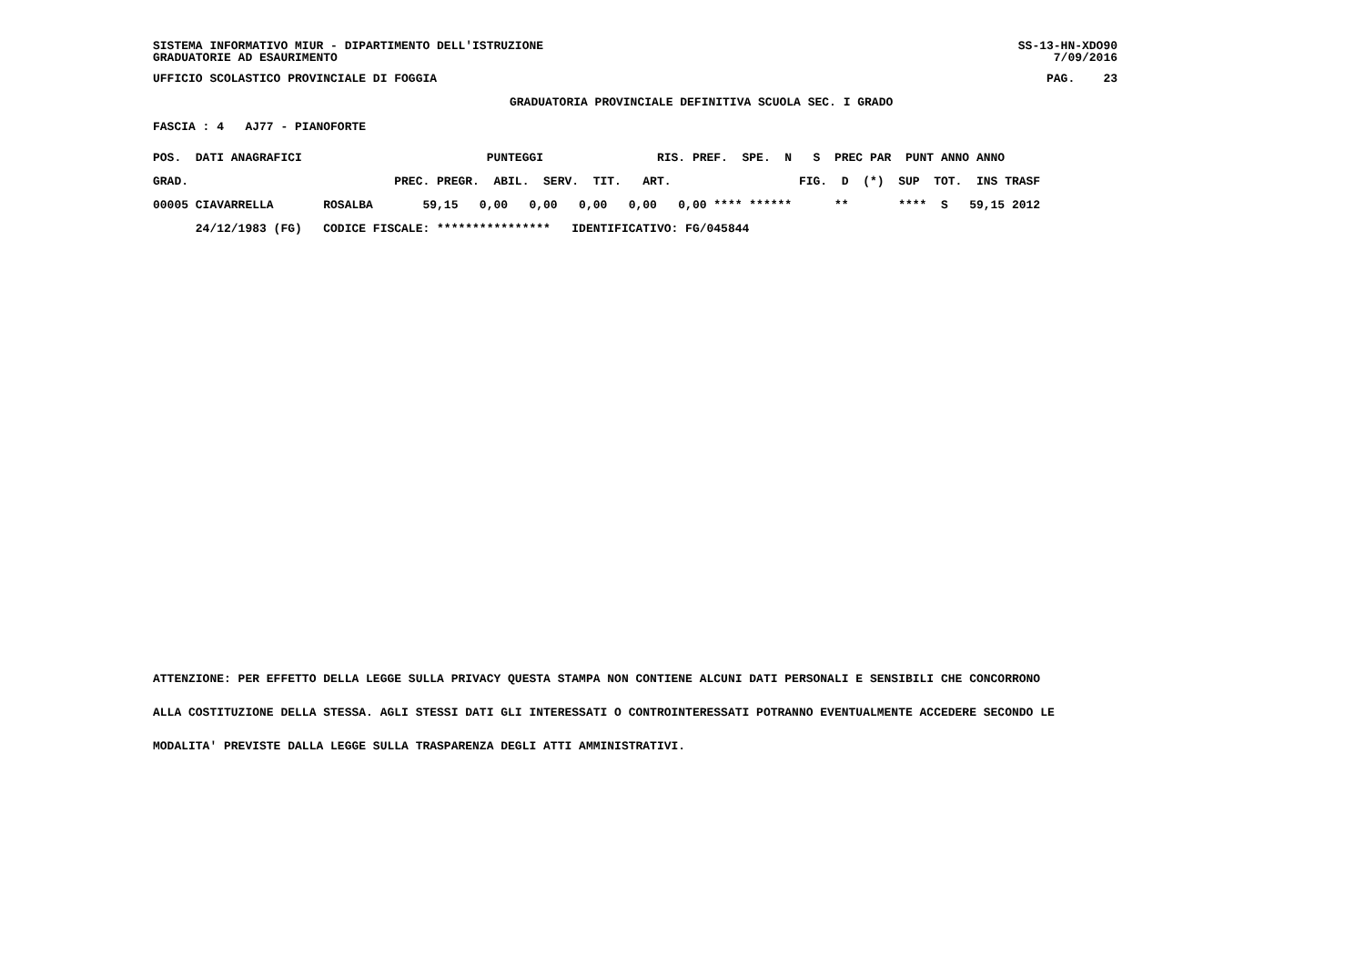SISTEMA INFORMATIVO MIUR - DIPARTIMENTO DELL'ISTRUZIONE
GRADUATORIE AD ESAURIMENTO SS-13-HN-XDO90
7/09/2016
UFFICIO SCOLASTICO PROVINCIALE DI FOGGIA PAG. 23
GRADUATORIA PROVINCIALE DEFINITIVA SCUOLA SEC. I GRADO
FASCIA : 4 AJ77 - PIANOFORTE
POS.  DATI ANAGRAFICI                          PUNTEGGI                RIS. PREF.  SPE.  N   S  PREC PAR  PUNT ANNO ANNO

GRAD.                             PREC. PREGR.  ABIL.  SERV.  TIT.   ART.                  FIG.  D  (*)  SUP  TOT.  INS TRASF

00005 CIAVARRELLA       ROSALBA       59,15   0,00   0,00   0,00   0,00   0,00 **** ******      **       ****  S   59,15 2012

      24/12/1983 (FG)   CODICE FISCALE: ****************   IDENTIFICATIVO: FG/045844
ATTENZIONE: PER EFFETTO DELLA LEGGE SULLA PRIVACY QUESTA STAMPA NON CONTIENE ALCUNI DATI PERSONALI E SENSIBILI CHE CONCORRONO
ALLA COSTITUZIONE DELLA STESSA. AGLI STESSI DATI GLI INTERESSATI O CONTROINTERESSATI POTRANNO EVENTUALMENTE ACCEDERE SECONDO LE
MODALITA' PREVISTE DALLA LEGGE SULLA TRASPARENZA DEGLI ATTI AMMINISTRATIVI.